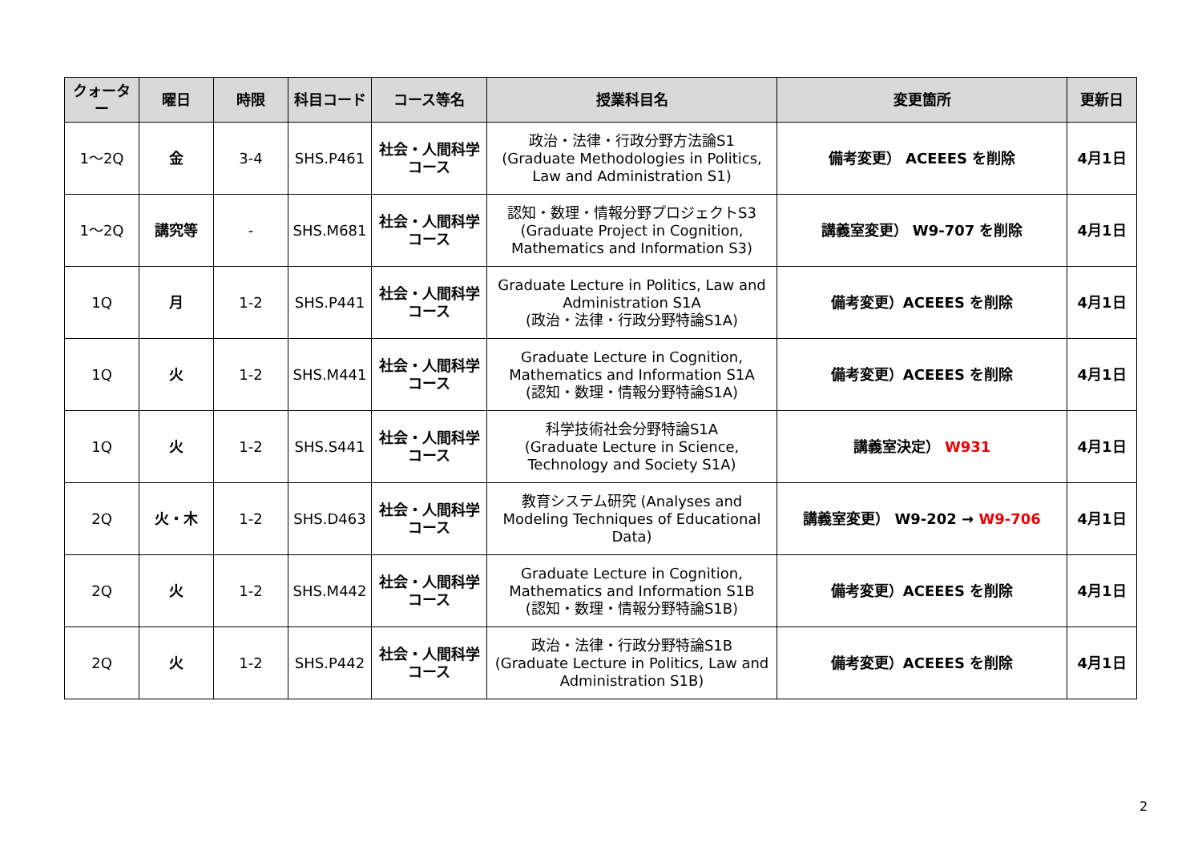| クォーター | 曜日 | 時限 | 科目コード | コース等名 | 授業科目名 | 変更箇所 | 更新日 |
| --- | --- | --- | --- | --- | --- | --- | --- |
| 1～2Q | 金 | 3-4 | SHS.P461 | 社会・人間科学 コース | 政治・法律・行政分野方法論S1 (Graduate Methodologies in Politics, Law and Administration S1) | 備考変更） ACEEES を削除 | 4月1日 |
| 1～2Q | 講究等 | - | SHS.M681 | 社会・人間科学 コース | 認知・数理・情報分野プロジェクトS3 (Graduate Project in Cognition, Mathematics and Information S3) | 講義室変更） W9-707 を削除 | 4月1日 |
| 1Q | 月 | 1-2 | SHS.P441 | 社会・人間科学 コース | Graduate Lecture in Politics, Law and Administration S1A (政治・法律・行政分野特論S1A) | 備考変更）ACEEES を削除 | 4月1日 |
| 1Q | 火 | 1-2 | SHS.M441 | 社会・人間科学 コース | Graduate Lecture in Cognition, Mathematics and Information S1A (認知・数理・情報分野特論S1A) | 備考変更）ACEEES を削除 | 4月1日 |
| 1Q | 火 | 1-2 | SHS.S441 | 社会・人間科学 コース | 科学技術社会分野特論S1A (Graduate Lecture in Science, Technology and Society S1A) | 講義室決定） W931 | 4月1日 |
| 2Q | 火・木 | 1-2 | SHS.D463 | 社会・人間科学 コース | 教育システム研究 (Analyses and Modeling Techniques of Educational Data) | 講義室変更） W9-202 → W9-706 | 4月1日 |
| 2Q | 火 | 1-2 | SHS.M442 | 社会・人間科学 コース | Graduate Lecture in Cognition, Mathematics and Information S1B (認知・数理・情報分野特論S1B) | 備考変更）ACEEES を削除 | 4月1日 |
| 2Q | 火 | 1-2 | SHS.P442 | 社会・人間科学 コース | 政治・法律・行政分野特論S1B (Graduate Lecture in Politics, Law and Administration S1B) | 備考変更）ACEEES を削除 | 4月1日 |
2